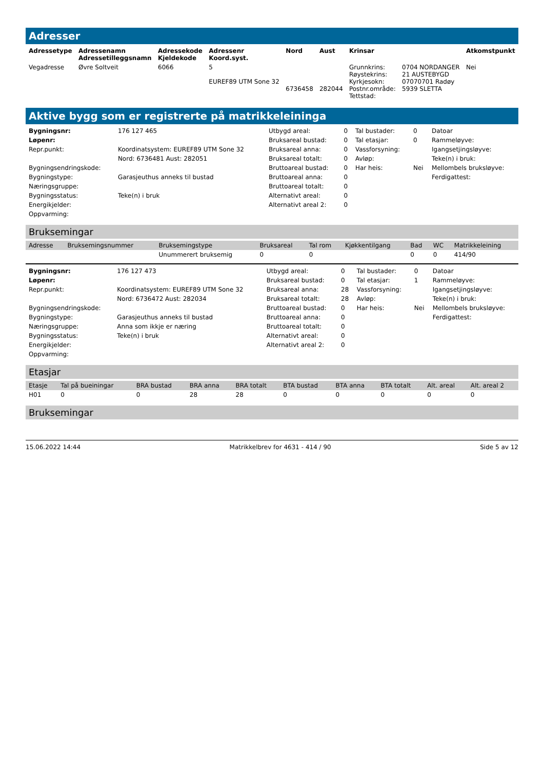Adresser
| Adressetype | Adressenamn Adressetilleggsnamn | Adressekode Kjeldekode | Adressenr Koord.syst. | Nord | Aust | Krinsar | | Atkomstpunkt |
| --- | --- | --- | --- | --- | --- | --- | --- | --- |
| Vegadresse | Øvre Soltveit | 6066 | 5 EUREF89 UTM Sone 32 | 6736458 | 282044 | Grunnkrins: Røystekrins: Kyrkjesokn: Postnr.område: Tettstad: | 0704 NORDANGER 21 AUSTEBYGD 07070701 Radøy 5939 SLETTA | Nei |
Aktive bygg som er registrerte på matrikkeleininga
| Bygningsnr: | 176 127 465 | Utbygd areal: | 0 | Tal bustader: | 0 | Datoar |
| Løpenr: | | Bruksareal bustad: | 0 | Tal etasjar: | 0 | Rammeløyve: |
| Repr.punkt: | Koordinatsystem: EUREF89 UTM Sone 32 | Bruksareal anna: | 0 | Vassforsyning: | | Igangsetjingsløyve: |
| | Nord: 6736481 Aust: 282051 | Bruksareal totalt: | 0 | Avløp: | | Teke(n) i bruk: |
| Bygningsendringskode: | | Bruttoareal bustad: | 0 | Har heis: | Nei | Mellombels bruksløyve: |
| Bygningstype: | Garasjeuthus anneks til bustad | Bruttoareal anna: | 0 | | | Ferdigattest: |
| Næringsgruppe: | | Bruttoareal totalt: | 0 | | | |
| Bygningsstatus: | Teke(n) i bruk | Alternativt areal: | 0 | | | |
| Energikjelder: | | Alternativt areal 2: | 0 | | | |
| Oppvarming: | | | | | | |
Bruksemingar
| Adresse | Bruksemingsnummer | Bruksemingstype | Bruksareal | Tal rom | Kjøkkentilgang | Bad | WC | Matrikkeleining |
| --- | --- | --- | --- | --- | --- | --- | --- | --- |
| | | Unummerert bruksemig | 0 | 0 | | 0 | 0 | 414/90 |
| Bygningsnr: | 176 127 473 | Utbygd areal: | 0 | Tal bustader: | 0 | Datoar |
| Løpenr: | | Bruksareal bustad: | 0 | Tal etasjar: | 1 | Rammeløyve: |
| Repr.punkt: | Koordinatsystem: EUREF89 UTM Sone 32 | Bruksareal anna: | 28 | Vassforsyning: | | Igangsetjingsløyve: |
| | Nord: 6736472 Aust: 282034 | Bruksareal totalt: | 28 | Avløp: | | Teke(n) i bruk: |
| Bygningsendringskode: | | Bruttoareal bustad: | 0 | Har heis: | Nei | Mellombels bruksløyve: |
| Bygningstype: | Garasjeuthus anneks til bustad | Bruttoareal anna: | 0 | | | Ferdigattest: |
| Næringsgruppe: | Anna som ikkje er næring | Bruttoareal totalt: | 0 | | | |
| Bygningsstatus: | Teke(n) i bruk | Alternativt areal: | 0 | | | |
| Energikjelder: | | Alternativt areal 2: | 0 | | | |
| Oppvarming: | | | | | | |
Etasjar
| Etasje | Tal på bueiningar | BRA bustad | BRA anna | BRA totalt | BTA bustad | BTA anna | BTA totalt | Alt. areal | Alt. areal 2 |
| --- | --- | --- | --- | --- | --- | --- | --- | --- | --- |
| H01 | 0 | 0 | 28 | 28 | 0 | 0 | 0 | 0 | 0 |
Bruksemingar
15.06.2022 14:44 Matrikkelbrev for 4631 - 414 / 90 Side 5 av 12